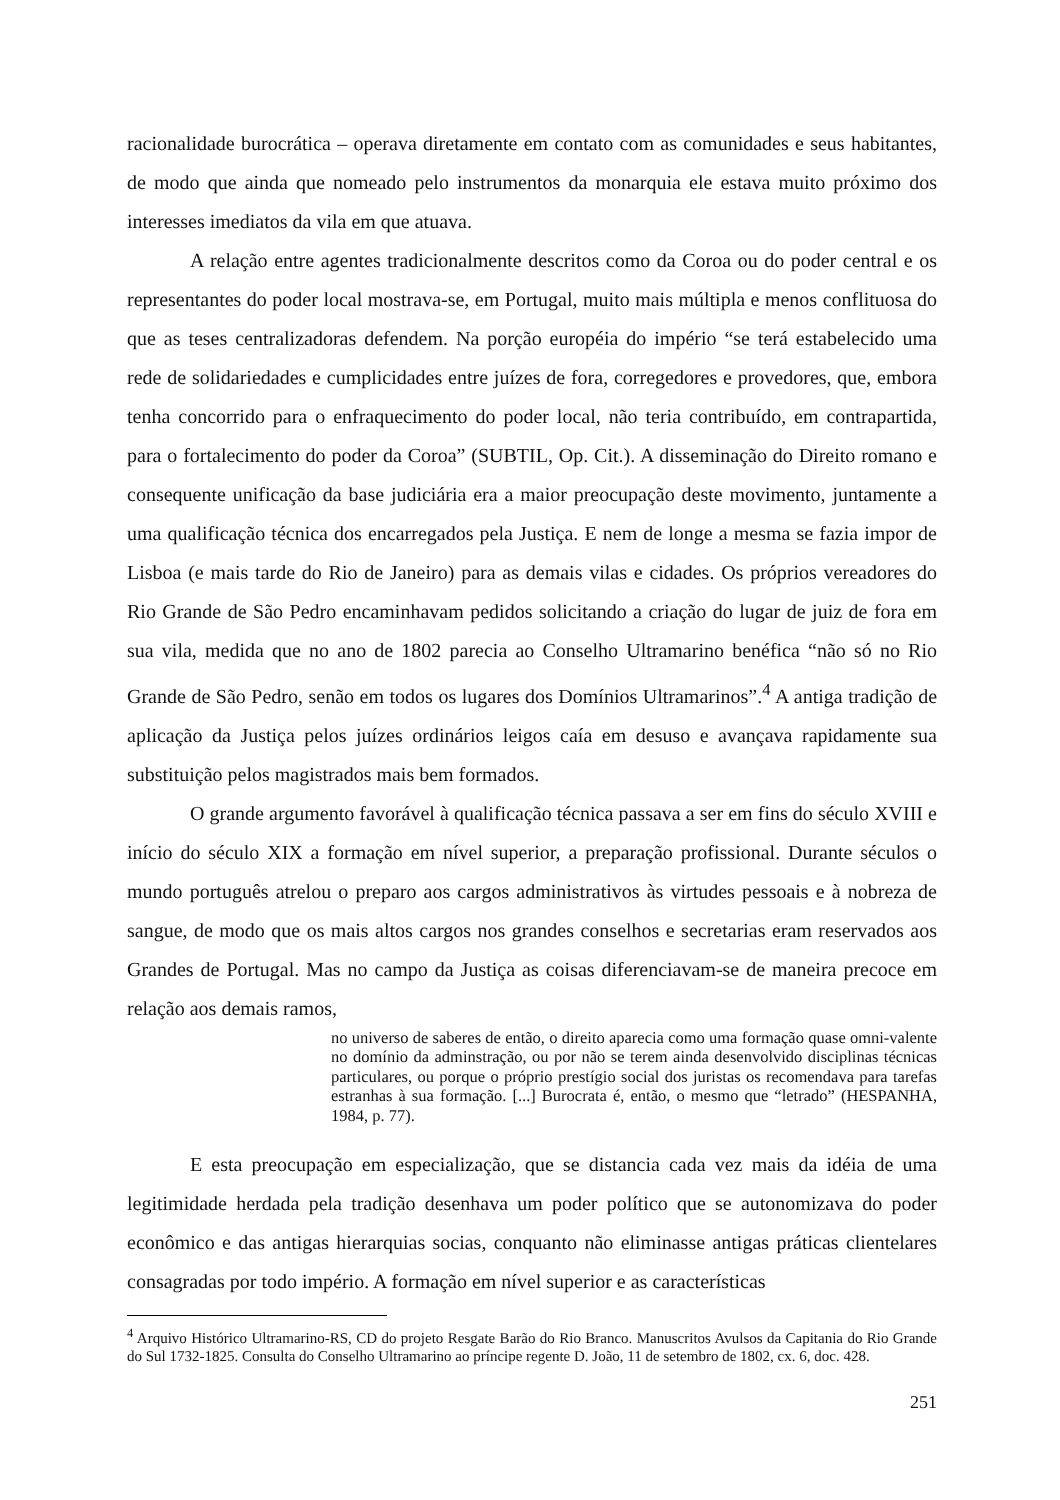racionalidade burocrática – operava diretamente em contato com as comunidades e seus habitantes, de modo que ainda que nomeado pelo instrumentos da monarquia ele estava muito próximo dos interesses imediatos da vila em que atuava.
A relação entre agentes tradicionalmente descritos como da Coroa ou do poder central e os representantes do poder local mostrava-se, em Portugal, muito mais múltipla e menos conflituosa do que as teses centralizadoras defendem. Na porção européia do império “se terá estabelecido uma rede de solidariedades e cumplicidades entre juízes de fora, corregedores e provedores, que, embora tenha concorrido para o enfraquecimento do poder local, não teria contribuído, em contrapartida, para o fortalecimento do poder da Coroa” (SUBTIL, Op. Cit.). A disseminação do Direito romano e consequente unificação da base judiciária era a maior preocupação deste movimento, juntamente a uma qualificação técnica dos encarregados pela Justiça. E nem de longe a mesma se fazia impor de Lisboa (e mais tarde do Rio de Janeiro) para as demais vilas e cidades. Os próprios vereadores do Rio Grande de São Pedro encaminhavam pedidos solicitando a criação do lugar de juiz de fora em sua vila, medida que no ano de 1802 parecia ao Conselho Ultramarino benéfica “não só no Rio Grande de São Pedro, senão em todos os lugares dos Domínios Ultramarinos”.<sup>4</sup> A antiga tradição de aplicação da Justiça pelos juízes ordinários leigos caía em desuso e avançava rapidamente sua substituição pelos magistrados mais bem formados.
O grande argumento favorável à qualificação técnica passava a ser em fins do século XVIII e início do século XIX a formação em nível superior, a preparação profissional. Durante séculos o mundo português atrelou o preparo aos cargos administrativos às virtudes pessoais e à nobreza de sangue, de modo que os mais altos cargos nos grandes conselhos e secretarias eram reservados aos Grandes de Portugal. Mas no campo da Justiça as coisas diferenciavam-se de maneira precoce em relação aos demais ramos,
no universo de saberes de então, o direito aparecia como uma formação quase omni-valente no domínio da adminstração, ou por não se terem ainda desenvolvido disciplinas técnicas particulares, ou porque o próprio prestígio social dos juristas os recomendava para tarefas estranhas à sua formação. [...] Burocrata é, então, o mesmo que “letrado” (HESPANHA, 1984, p. 77).
E esta preocupação em especialização, que se distancia cada vez mais da idéia de uma legitimidade herdada pela tradição desenhava um poder político que se autonomizava do poder econômico e das antigas hierarquias socias, conquanto não eliminasse antigas práticas clientelares consagradas por todo império. A formação em nível superior e as características
<sup>4</sup> Arquivo Histórico Ultramarino-RS, CD do projeto Resgate Barão do Rio Branco. Manuscritos Avulsos da Capitania do Rio Grande do Sul 1732-1825. Consulta do Conselho Ultramarino ao príncipe regente D. João, 11 de setembro de 1802, cx. 6, doc. 428.
251